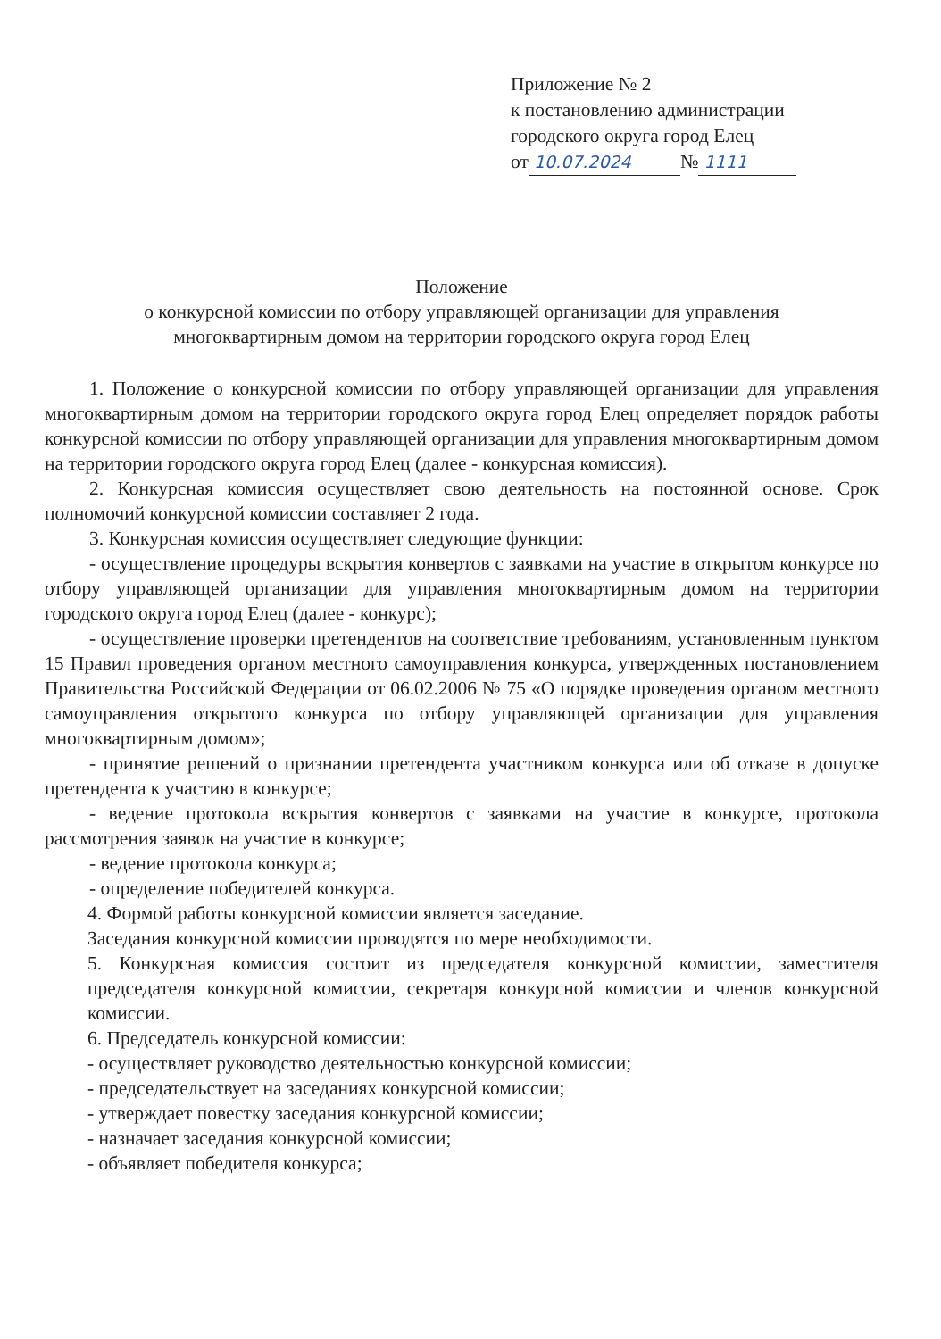Приложение № 2
к постановлению администрации
городского округа город Елец
от 10.07.2024 № 1111
Положение
о конкурсной комиссии по отбору управляющей организации для управления
многоквартирным домом на территории городского округа город Елец
1. Положение о конкурсной комиссии по отбору управляющей организации для управления многоквартирным домом на территории городского округа город Елец определяет порядок работы конкурсной комиссии по отбору управляющей организации для управления многоквартирным домом на территории городского округа город Елец (далее - конкурсная комиссия).
2. Конкурсная комиссия осуществляет свою деятельность на постоянной основе. Срок полномочий конкурсной комиссии составляет 2 года.
3. Конкурсная комиссия осуществляет следующие функции:
- осуществление процедуры вскрытия конвертов с заявками на участие в открытом конкурсе по отбору управляющей организации для управления многоквартирным домом на территории городского округа город Елец (далее - конкурс);
- осуществление проверки претендентов на соответствие требованиям, установленным пунктом 15 Правил проведения органом местного самоуправления конкурса, утвержденных постановлением Правительства Российской Федерации от 06.02.2006 № 75 «О порядке проведения органом местного самоуправления открытого конкурса по отбору управляющей организации для управления многоквартирным домом»;
- принятие решений о признании претендента участником конкурса или об отказе в допуске претендента к участию в конкурсе;
- ведение протокола вскрытия конвертов с заявками на участие в конкурсе, протокола рассмотрения заявок на участие в конкурсе;
- ведение протокола конкурса;
- определение победителей конкурса.
4. Формой работы конкурсной комиссии является заседание.
Заседания конкурсной комиссии проводятся по мере необходимости.
5. Конкурсная комиссия состоит из председателя конкурсной комиссии, заместителя председателя конкурсной комиссии, секретаря конкурсной комиссии и членов конкурсной комиссии.
6. Председатель конкурсной комиссии:
- осуществляет руководство деятельностью конкурсной комиссии;
- председательствует на заседаниях конкурсной комиссии;
- утверждает повестку заседания конкурсной комиссии;
- назначает заседания конкурсной комиссии;
- объявляет победителя конкурса;